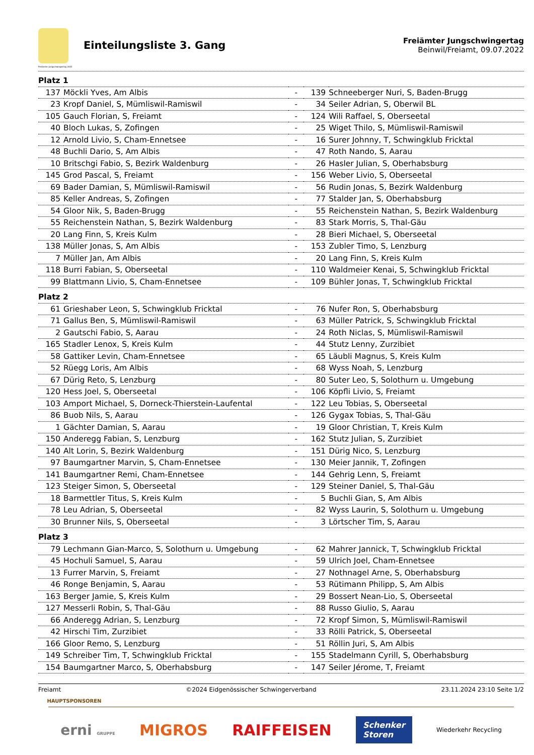Freiämter Jungschwingertag 2022
Einteilungsliste 3. Gang
Freiämter Jungschwingertag
Beinwil/Freiamt, 09.07.2022
| Platz 1 | | | | |
| 137 | Möckli Yves, Am Albis | - | 139 | Schneeberger Nuri, S, Baden-Brugg |
| 23 | Kropf Daniel, S, Mümliswil-Ramiswil | - | 34 | Seiler Adrian, S, Oberwil BL |
| 105 | Gauch Florian, S, Freiamt | - | 124 | Wili Raffael, S, Oberseetal |
| 40 | Bloch Lukas, S, Zofingen | - | 25 | Wiget Thilo, S, Mümliswil-Ramiswil |
| 12 | Arnold Livio, S, Cham-Ennetsee | - | 16 | Surer Johnny, T, Schwingklub Fricktal |
| 48 | Buchli Dario, S, Am Albis | - | 47 | Roth Nando, S, Aarau |
| 10 | Britschgi Fabio, S, Bezirk Waldenburg | - | 26 | Hasler Julian, S, Oberhabsburg |
| 145 | Grod Pascal, S, Freiamt | - | 156 | Weber Livio, S, Oberseetal |
| 69 | Bader Damian, S, Mümliswil-Ramiswil | - | 56 | Rudin Jonas, S, Bezirk Waldenburg |
| 85 | Keller Andreas, S, Zofingen | - | 77 | Stalder Jan, S, Oberhabsburg |
| 54 | Gloor Nik, S, Baden-Brugg | - | 55 | Reichenstein Nathan, S, Bezirk Waldenburg |
| 55 | Reichenstein Nathan, S, Bezirk Waldenburg | - | 83 | Stark Morris, S, Thal-Gäu |
| 20 | Lang Finn, S, Kreis Kulm | - | 28 | Bieri Michael, S, Oberseetal |
| 138 | Müller Jonas, S, Am Albis | - | 153 | Zubler Timo, S, Lenzburg |
| 7 | Müller Jan, Am Albis | - | 20 | Lang Finn, S, Kreis Kulm |
| 118 | Burri Fabian, S, Oberseetal | - | 110 | Waldmeier Kenai, S, Schwingklub Fricktal |
| 99 | Blattmann Livio, S, Cham-Ennetsee | - | 109 | Bühler Jonas, T, Schwingklub Fricktal |
| Platz 2 | | | | |
| 61 | Grieshaber Leon, S, Schwingklub Fricktal | - | 76 | Nufer Ron, S, Oberhabsburg |
| 71 | Gallus Ben, S, Mümliswil-Ramiswil | - | 63 | Müller Patrick, S, Schwingklub Fricktal |
| 2 | Gautschi Fabio, S, Aarau | - | 24 | Roth Niclas, S, Mümliswil-Ramiswil |
| 165 | Stadler Lenox, S, Kreis Kulm | - | 44 | Stutz Lenny, Zurzibiet |
| 58 | Gattiker Levin, Cham-Ennetsee | - | 65 | Läubli Magnus, S, Kreis Kulm |
| 52 | Rüegg Loris, Am Albis | - | 68 | Wyss Noah, S, Lenzburg |
| 67 | Dürig Reto, S, Lenzburg | - | 80 | Suter Leo, S, Solothurn u. Umgebung |
| 120 | Hess Joel, S, Oberseetal | - | 106 | Köpfli Livio, S, Freiamt |
| 103 | Amport Michael, S, Dorneck-Thierstein-Laufental | - | 122 | Leu Tobias, S, Oberseetal |
| 86 | Buob Nils, S, Aarau | - | 126 | Gygax Tobias, S, Thal-Gäu |
| 1 | Gächter Damian, S, Aarau | - | 19 | Gloor Christian, T, Kreis Kulm |
| 150 | Anderegg Fabian, S, Lenzburg | - | 162 | Stutz Julian, S, Zurzibiet |
| 140 | Alt Lorin, S, Bezirk Waldenburg | - | 151 | Dürig Nico, S, Lenzburg |
| 97 | Baumgartner Marvin, S, Cham-Ennetsee | - | 130 | Meier Jannik, T, Zofingen |
| 141 | Baumgartner Remi, Cham-Ennetsee | - | 144 | Gehrig Lenn, S, Freiamt |
| 123 | Steiger Simon, S, Oberseetal | - | 129 | Steiner Daniel, S, Thal-Gäu |
| 18 | Barmettler Titus, S, Kreis Kulm | - | 5 | Buchli Gian, S, Am Albis |
| 78 | Leu Adrian, S, Oberseetal | - | 82 | Wyss Laurin, S, Solothurn u. Umgebung |
| 30 | Brunner Nils, S, Oberseetal | - | 3 | Lörtscher Tim, S, Aarau |
| Platz 3 | | | | |
| 79 | Lechmann Gian-Marco, S, Solothurn u. Umgebung | - | 62 | Mahrer Jannick, T, Schwingklub Fricktal |
| 45 | Hochuli Samuel, S, Aarau | - | 59 | Ulrich Joel, Cham-Ennetsee |
| 13 | Furrer Marvin, S, Freiamt | - | 27 | Nothnagel Arne, S, Oberhabsburg |
| 46 | Ronge Benjamin, S, Aarau | - | 53 | Rütimann Philipp, S, Am Albis |
| 163 | Berger Jamie, S, Kreis Kulm | - | 29 | Bossert Nean-Lio, S, Oberseetal |
| 127 | Messerli Robin, S, Thal-Gäu | - | 88 | Russo Giulio, S, Aarau |
| 66 | Anderegg Adrian, S, Lenzburg | - | 72 | Kropf Simon, S, Mümliswil-Ramiswil |
| 42 | Hirschi Tim, Zurzibiet | - | 33 | Rölli Patrick, S, Oberseetal |
| 166 | Gloor Remo, S, Lenzburg | - | 51 | Röllin Juri, S, Am Albis |
| 149 | Schreiber Tim, T, Schwingklub Fricktal | - | 155 | Stadelmann Cyrill, S, Oberhabsburg |
| 154 | Baumgartner Marco, S, Oberhabsburg | - | 147 | Seiler Jérome, T, Freiamt |
Freiamt ©2024 Eidgenössischer Schwingerverband 23.11.2024 23:10 Seite 1/2
HAUPTSPONSOREN
erni GRUPPE MIGROS RAIFFEISEN Schenker
Storen Wiederkehr Recycling